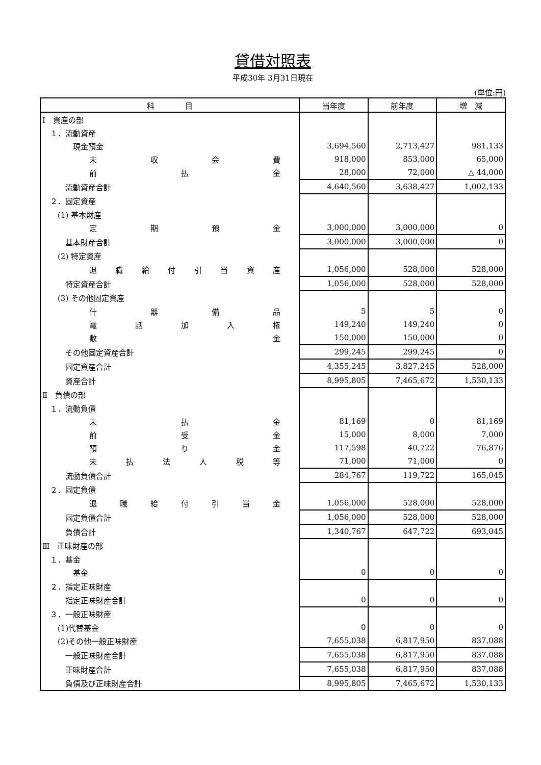貸借対照表
平成30年 3月31日現在
(単位:円)
| 科 目 | 当年度 | 前年度 | 増 減 |
| --- | --- | --- | --- |
| Ⅰ 資産の部 | | | |
| １．流動資産 | | | |
| 現金預金 | 3,694,560 | 2,713,427 | 981,133 |
| 未 収 会 費 | 918,000 | 853,000 | 65,000 |
| 前 払 金 | 28,000 | 72,000 | △ 44,000 |
| 流動資産合計 | 4,640,560 | 3,638,427 | 1,002,133 |
| ２．固定資産 | | | |
| (1) 基本財産 | | | |
| 定 期 預 金 | 3,000,000 | 3,000,000 | 0 |
| 基本財産合計 | 3,000,000 | 3,000,000 | 0 |
| (2) 特定資産 | | | |
| 退 職 給 付 引 当 資 産 | 1,056,000 | 528,000 | 528,000 |
| 特定資産合計 | 1,056,000 | 528,000 | 528,000 |
| (3) その他固定資産 | | | |
| 什 器 備 品 | 5 | 5 | 0 |
| 電 話 加 入 権 | 149,240 | 149,240 | 0 |
| 敷 金 | 150,000 | 150,000 | 0 |
| その他固定資産合計 | 299,245 | 299,245 | 0 |
| 固定資産合計 | 4,355,245 | 3,827,245 | 528,000 |
| 資産合計 | 8,995,805 | 7,465,672 | 1,530,133 |
| Ⅱ 負債の部 | | | |
| １．流動負債 | | | |
| 未 払 金 | 81,169 | 0 | 81,169 |
| 前 受 金 | 15,000 | 8,000 | 7,000 |
| 預 り 金 | 117,598 | 40,722 | 76,876 |
| 未 払 法 人 税 等 | 71,000 | 71,000 | 0 |
| 流動負債合計 | 284,767 | 119,722 | 165,045 |
| ２．固定負債 | | | |
| 退 職 給 付 引 当 金 | 1,056,000 | 528,000 | 528,000 |
| 固定負債合計 | 1,056,000 | 528,000 | 528,000 |
| 負債合計 | 1,340,767 | 647,722 | 693,045 |
| Ⅲ 正味財産の部 | | | |
| １．基金 | | | |
| 基金 | 0 | 0 | 0 |
| ２．指定正味財産 | | | |
| 指定正味財産合計 | 0 | 0 | 0 |
| ３．一般正味財産 | | | |
| (1)代替基金 | 0 | 0 | 0 |
| (2)その他一般正味財産 | 7,655,038 | 6,817,950 | 837,088 |
| 一般正味財産合計 | 7,655,038 | 6,817,950 | 837,088 |
| 正味財産合計 | 7,655,038 | 6,817,950 | 837,088 |
| 負債及び正味財産合計 | 8,995,805 | 7,465,672 | 1,530,133 |